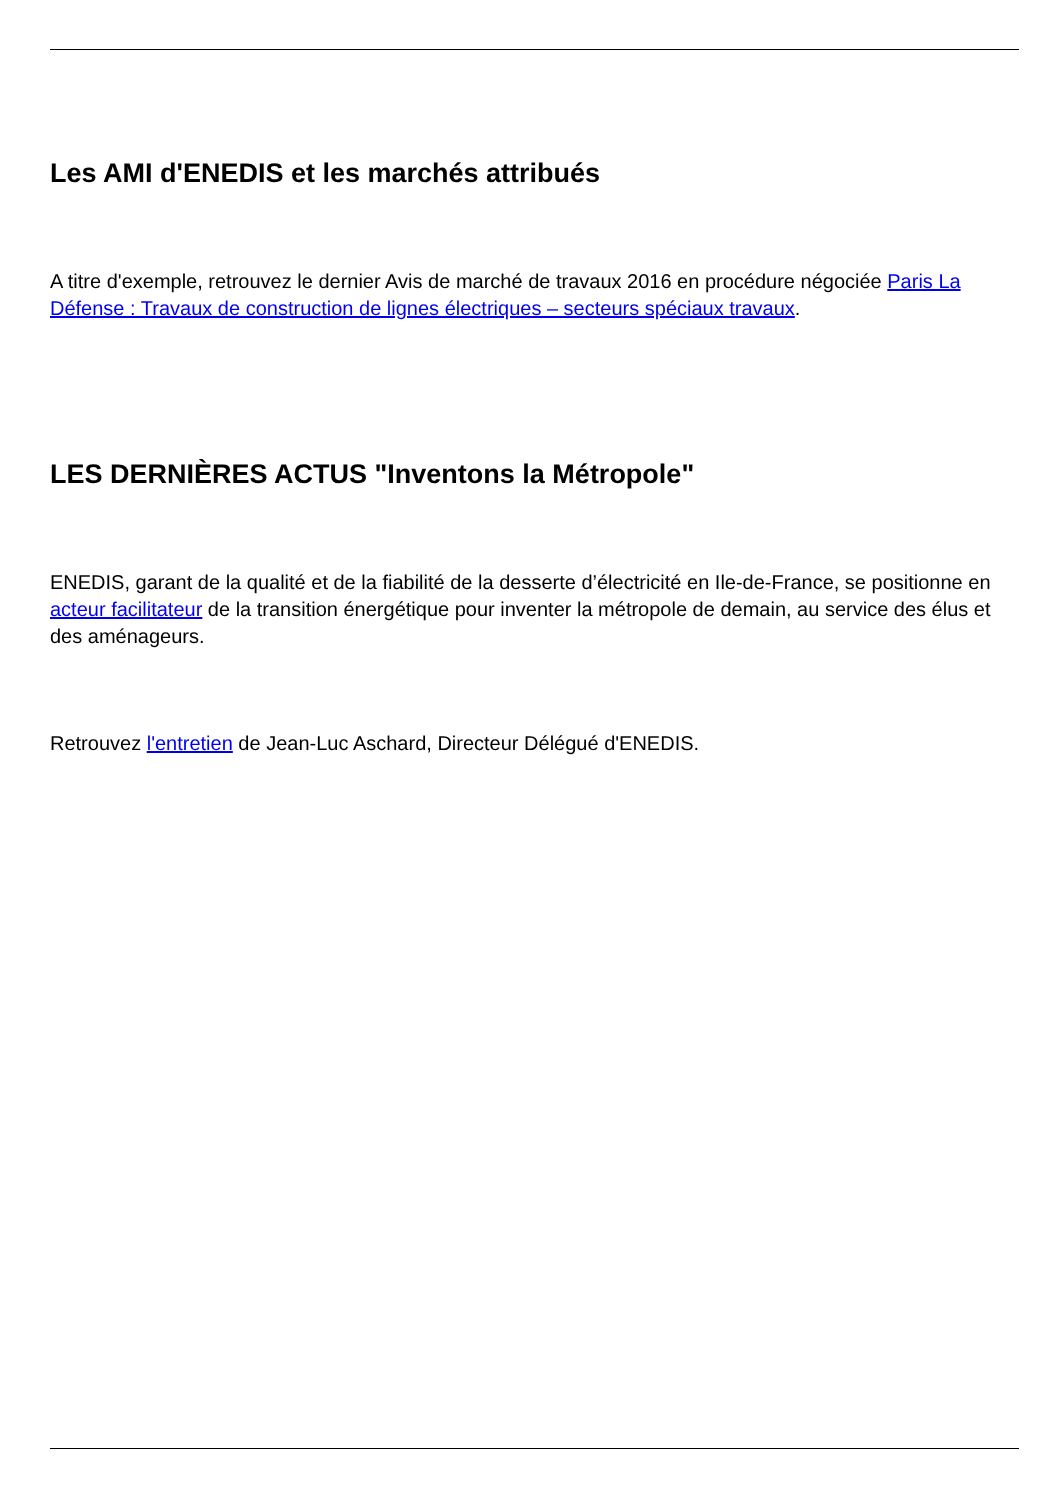Les AMI d'ENEDIS et les marchés attribués
A titre d'exemple, retrouvez le dernier Avis de marché de travaux 2016 en procédure négociée Paris La Défense : Travaux de construction de lignes électriques – secteurs spéciaux travaux.
LES DERNIÈRES ACTUS "Inventons la Métropole"
ENEDIS, garant de la qualité et de la fiabilité de la desserte d’électricité en Ile-de-France, se positionne en acteur facilitateur de la transition énergétique pour inventer la métropole de demain, au service des élus et des aménageurs.
Retrouvez l'entretien de Jean-Luc Aschard, Directeur Délégué d'ENEDIS.